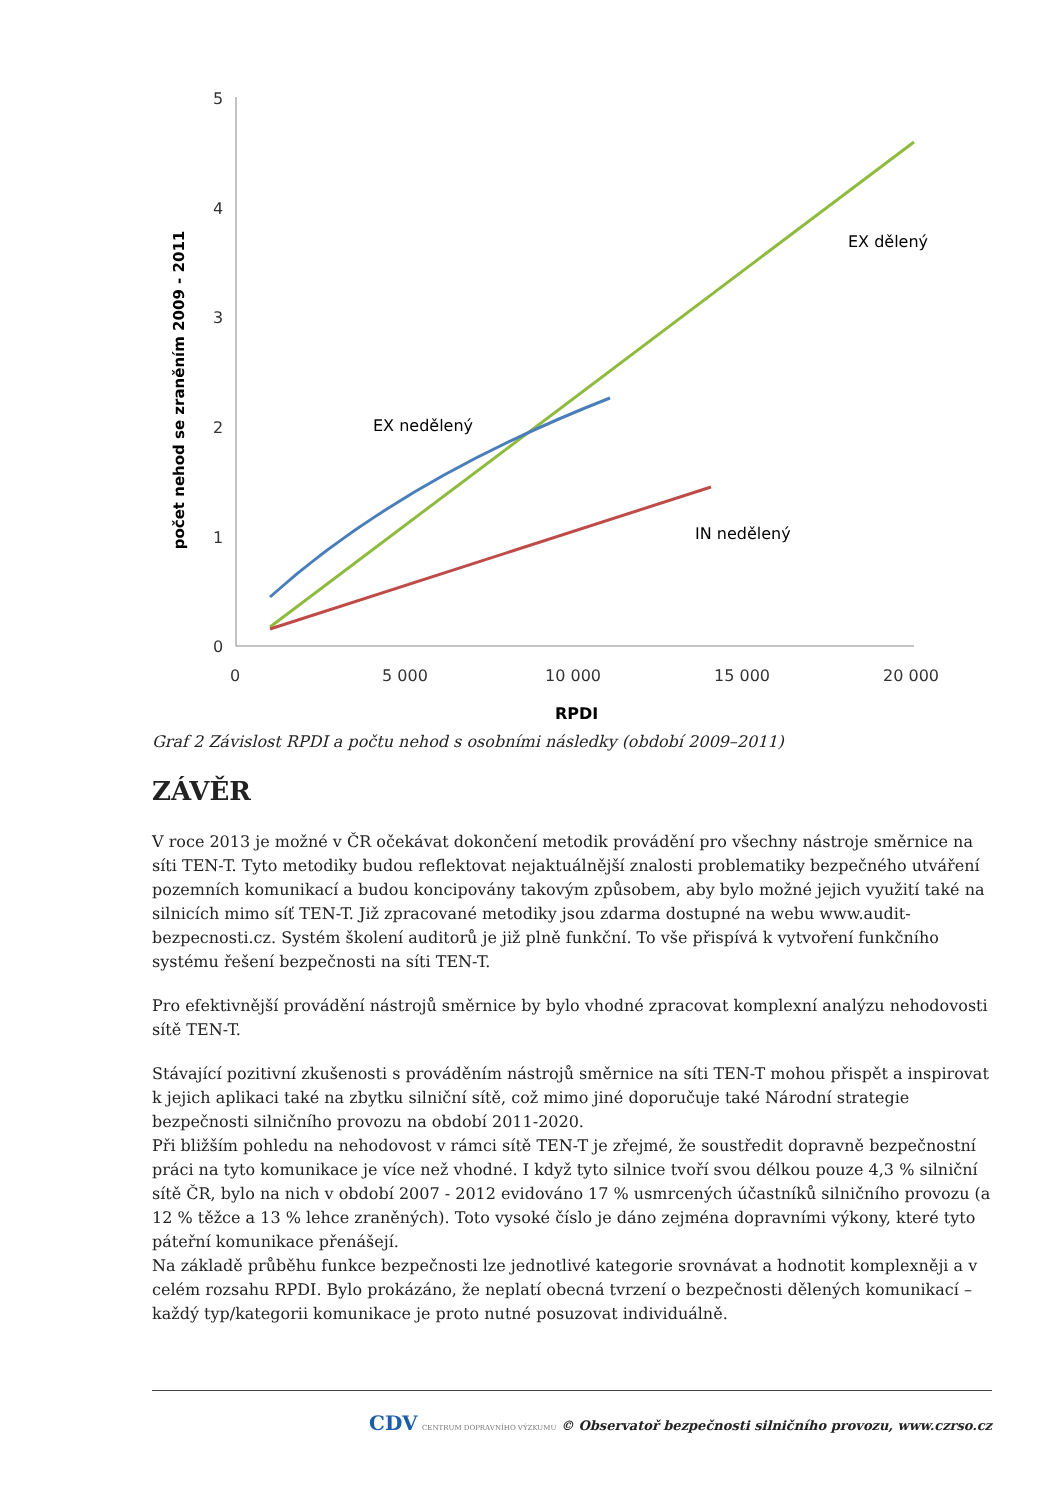5
4
3
2
1
0
0
5 000
10 000
15 000
20 000
RPDI
počet nehod se zraněním 2009 - 2011
EX dělený
EX nedělený
IN nedělený
Graf 2 Závislost RPDI a počtu nehod s osobními následky (období 2009–2011)
ZÁVĚR
V roce 2013 je možné v ČR očekávat dokončení metodik provádění pro všechny nástroje směrnice na síti TEN-T. Tyto metodiky budou reflektovat nejaktuálnější znalosti problematiky bezpečného utváření pozemních komunikací a budou koncipovány takovým způsobem, aby bylo možné jejich využití také na silnicích mimo síť TEN-T. Již zpracované metodiky jsou zdarma dostupné na webu www.audit-bezpecnosti.cz. Systém školení auditorů je již plně funkční. To vše přispívá k vytvoření funkčního systému řešení bezpečnosti na síti TEN-T.
Pro efektivnější provádění nástrojů směrnice by bylo vhodné zpracovat komplexní analýzu nehodovosti sítě TEN-T.
Stávající pozitivní zkušenosti s prováděním nástrojů směrnice na síti TEN-T mohou přispět a inspirovat k jejich aplikaci také na zbytku silniční sítě, což mimo jiné doporučuje také Národní strategie bezpečnosti silničního provozu na období 2011-2020.
Při bližším pohledu na nehodovost v rámci sítě TEN-T je zřejmé, že soustředit dopravně bezpečnostní práci na tyto komunikace je více než vhodné. I když tyto silnice tvoří svou délkou pouze 4,3 % silniční sítě ČR, bylo na nich v období 2007 - 2012 evidováno 17 % usmrcených účastníků silničního provozu (a 12 % těžce a 13 % lehce zraněných). Toto vysoké číslo je dáno zejména dopravními výkony, které tyto páteřní komunikace přenášejí.
Na základě průběhu funkce bezpečnosti lze jednotlivé kategorie srovnávat a hodnotit komplexněji a v celém rozsahu RPDI. Bylo prokázáno, že neplatí obecná tvrzení o bezpečnosti dělených komunikací – každý typ/kategorii komunikace je proto nutné posuzovat individuálně.
CDV CENTRUM DOPRAVNÍHO VÝZKUMU © Observatoř bezpečnosti silničního provozu, www.czrso.cz